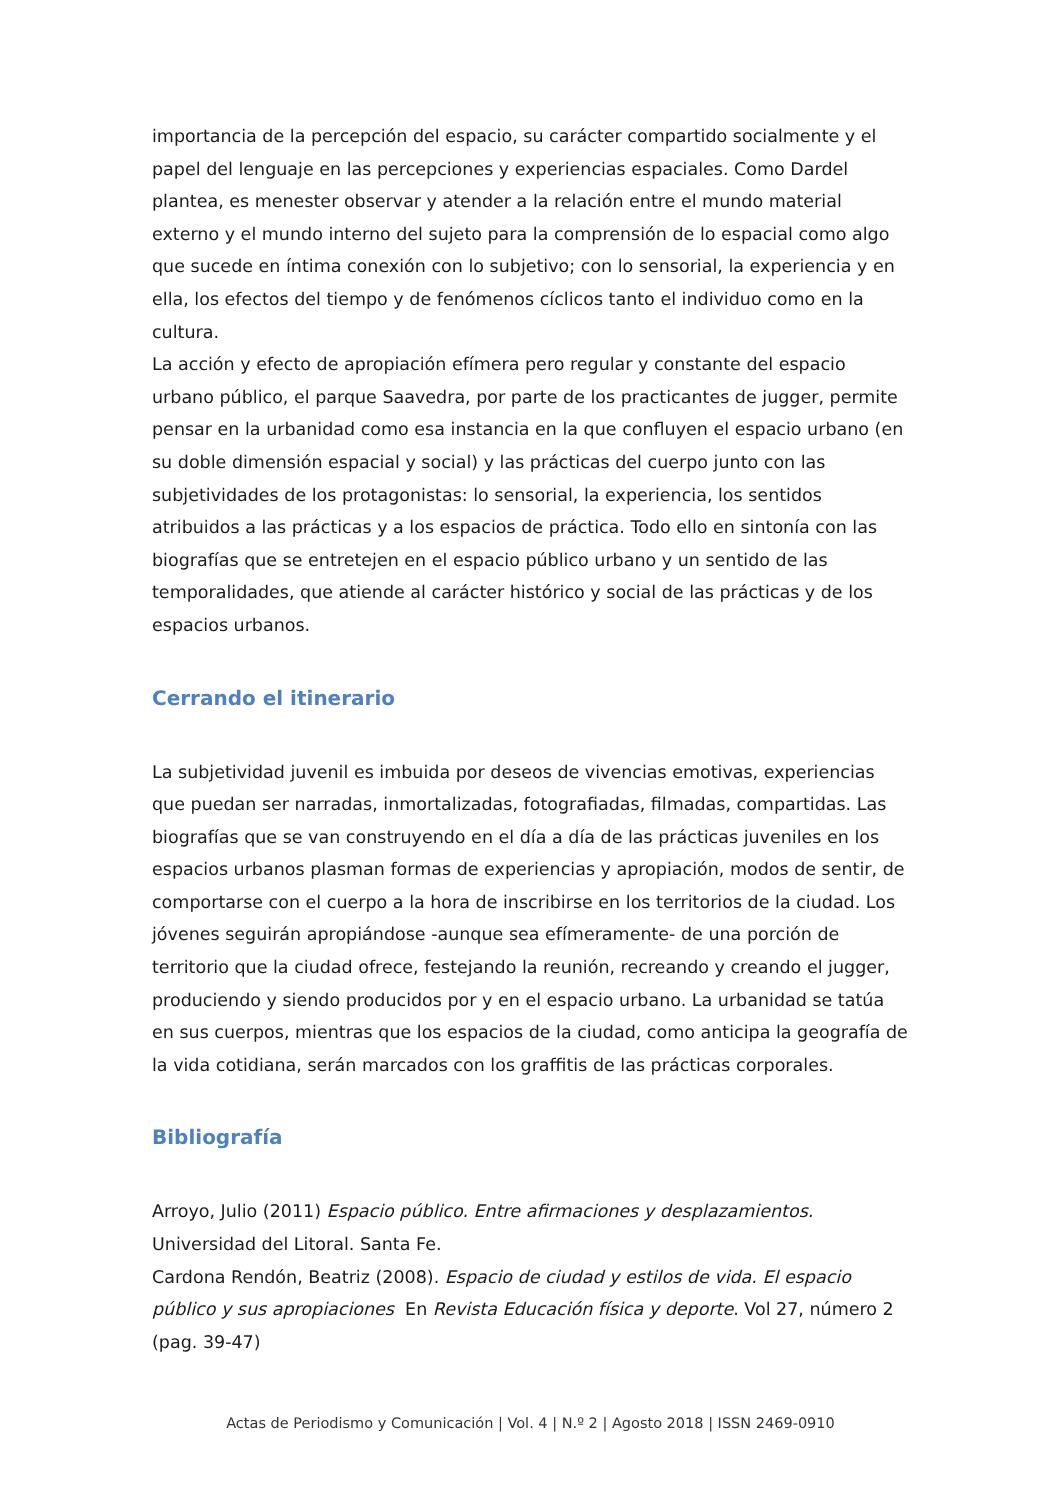importancia de la percepción del espacio, su carácter compartido socialmente y el papel del lenguaje en las percepciones y experiencias espaciales. Como Dardel plantea, es menester observar y atender a la relación entre el mundo material externo y el mundo interno del sujeto para la comprensión de lo espacial como algo que sucede en íntima conexión con lo subjetivo; con lo sensorial, la experiencia y en ella, los efectos del tiempo y de fenómenos cíclicos tanto el individuo como en la cultura.
La acción y efecto de apropiación efímera pero regular y constante del espacio urbano público, el parque Saavedra, por parte de los practicantes de jugger, permite pensar en la urbanidad como esa instancia en la que confluyen el espacio urbano (en su doble dimensión espacial y social) y las prácticas del cuerpo junto con las subjetividades de los protagonistas: lo sensorial, la experiencia, los sentidos atribuidos a las prácticas y a los espacios de práctica. Todo ello en sintonía con las biografías que se entretejen en el espacio público urbano y un sentido de las temporalidades, que atiende al carácter histórico y social de las prácticas y de los espacios urbanos.
Cerrando el itinerario
La subjetividad juvenil es imbuida por deseos de vivencias emotivas, experiencias que puedan ser narradas, inmortalizadas, fotografiadas, filmadas, compartidas. Las biografías que se van construyendo en el día a día de las prácticas juveniles en los espacios urbanos plasman formas de experiencias y apropiación, modos de sentir, de comportarse con el cuerpo a la hora de inscribirse en los territorios de la ciudad. Los jóvenes seguirán apropiándose -aunque sea efímeramente- de una porción de territorio que la ciudad ofrece, festejando la reunión, recreando y creando el jugger, produciendo y siendo producidos por y en el espacio urbano. La urbanidad se tatúa en sus cuerpos, mientras que los espacios de la ciudad, como anticipa la geografía de la vida cotidiana, serán marcados con los graffitis de las prácticas corporales.
Bibliografía
Arroyo, Julio (2011) Espacio público. Entre afirmaciones y desplazamientos. Universidad del Litoral. Santa Fe.
Cardona Rendón, Beatriz (2008). Espacio de ciudad y estilos de vida. El espacio público y sus apropiaciones En Revista Educación física y deporte. Vol 27, número 2 (pag. 39-47)
Actas de Periodismo y Comunicación | Vol. 4 | N.º 2 | Agosto 2018 | ISSN 2469-0910